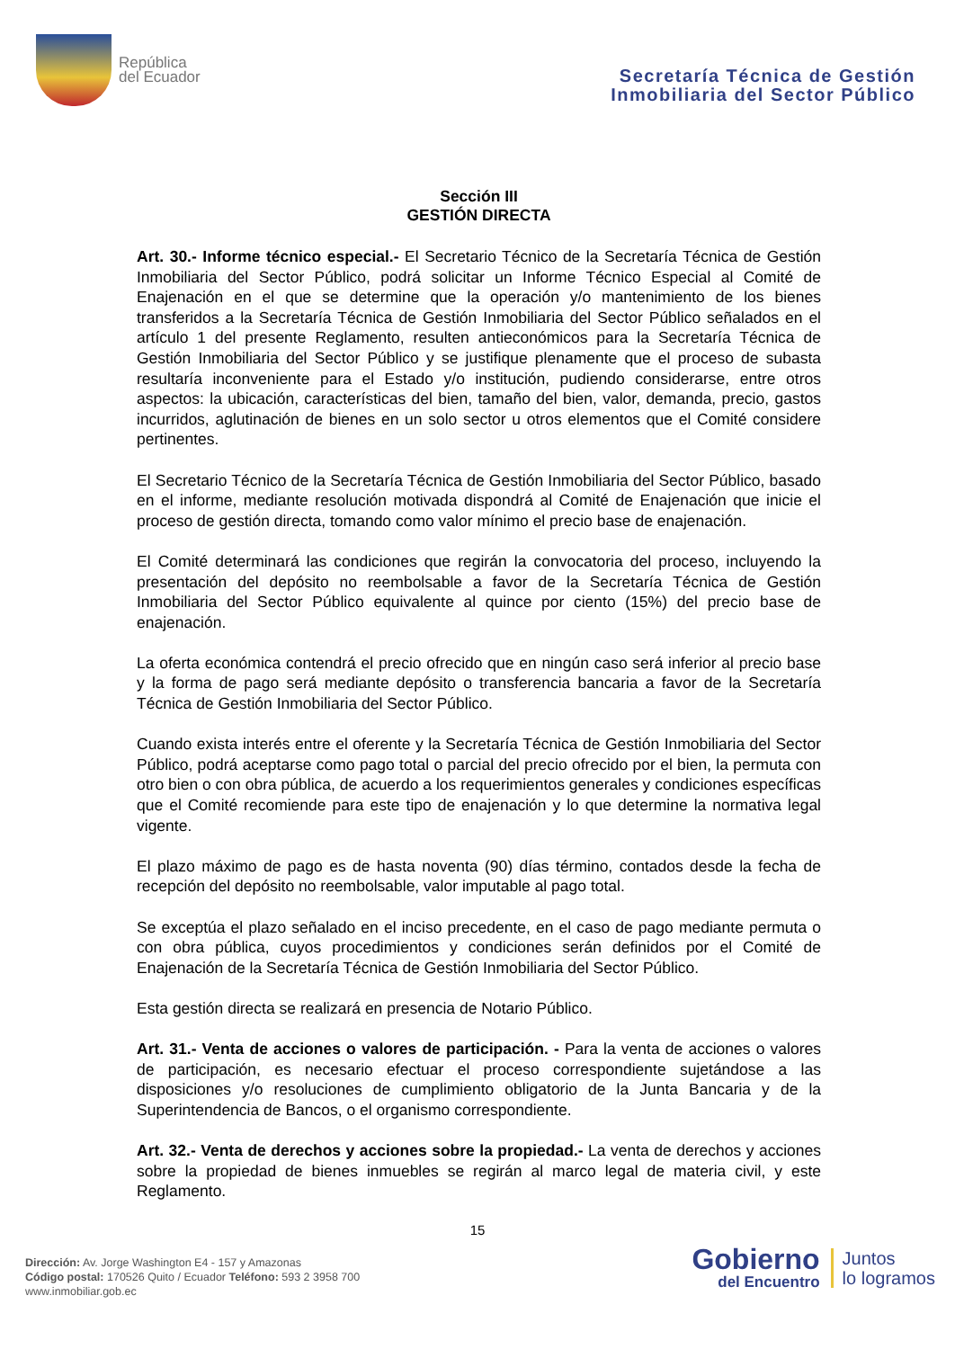República
del Ecuador
Secretaría Técnica de Gestión
Inmobiliaria del Sector Público
Sección III
GESTIÓN DIRECTA
Art. 30.- Informe técnico especial.- El Secretario Técnico de la Secretaría Técnica de Gestión Inmobiliaria del Sector Público, podrá solicitar un Informe Técnico Especial al Comité de Enajenación en el que se determine que la operación y/o mantenimiento de los bienes transferidos a la Secretaría Técnica de Gestión Inmobiliaria del Sector Público señalados en el artículo 1 del presente Reglamento, resulten antieconómicos para la Secretaría Técnica de Gestión Inmobiliaria del Sector Público y se justifique plenamente que el proceso de subasta resultaría inconveniente para el Estado y/o institución, pudiendo considerarse, entre otros aspectos: la ubicación, características del bien, tamaño del bien, valor, demanda, precio, gastos incurridos, aglutinación de bienes en un solo sector u otros elementos que el Comité considere pertinentes.
El Secretario Técnico de la Secretaría Técnica de Gestión Inmobiliaria del Sector Público, basado en el informe, mediante resolución motivada dispondrá al Comité de Enajenación que inicie el proceso de gestión directa, tomando como valor mínimo el precio base de enajenación.
El Comité determinará las condiciones que regirán la convocatoria del proceso, incluyendo la presentación del depósito no reembolsable a favor de la Secretaría Técnica de Gestión Inmobiliaria del Sector Público equivalente al quince por ciento (15%) del precio base de enajenación.
La oferta económica contendrá el precio ofrecido que en ningún caso será inferior al precio base y la forma de pago será mediante depósito o transferencia bancaria a favor de la Secretaría Técnica de Gestión Inmobiliaria del Sector Público.
Cuando exista interés entre el oferente y la Secretaría Técnica de Gestión Inmobiliaria del Sector Público, podrá aceptarse como pago total o parcial del precio ofrecido por el bien, la permuta con otro bien o con obra pública, de acuerdo a los requerimientos generales y condiciones específicas que el Comité recomiende para este tipo de enajenación y lo que determine la normativa legal vigente.
El plazo máximo de pago es de hasta noventa (90) días término, contados desde la fecha de recepción del depósito no reembolsable, valor imputable al pago total.
Se exceptúa el plazo señalado en el inciso precedente, en el caso de pago mediante permuta o con obra pública, cuyos procedimientos y condiciones serán definidos por el Comité de Enajenación de la Secretaría Técnica de Gestión Inmobiliaria del Sector Público.
Esta gestión directa se realizará en presencia de Notario Público.
Art. 31.- Venta de acciones o valores de participación. - Para la venta de acciones o valores de participación, es necesario efectuar el proceso correspondiente sujetándose a las disposiciones y/o resoluciones de cumplimiento obligatorio de la Junta Bancaria y de la Superintendencia de Bancos, o el organismo correspondiente.
Art. 32.- Venta de derechos y acciones sobre la propiedad.- La venta de derechos y acciones sobre la propiedad de bienes inmuebles se regirán al marco legal de materia civil, y este Reglamento.
15
Dirección: Av. Jorge Washington E4 - 157 y Amazonas
Código postal: 170526 Quito / Ecuador Teléfono: 593 2 3958 700
www.inmobiliar.gob.ec
Gobierno
del Encuentro
Juntos
lo logramos